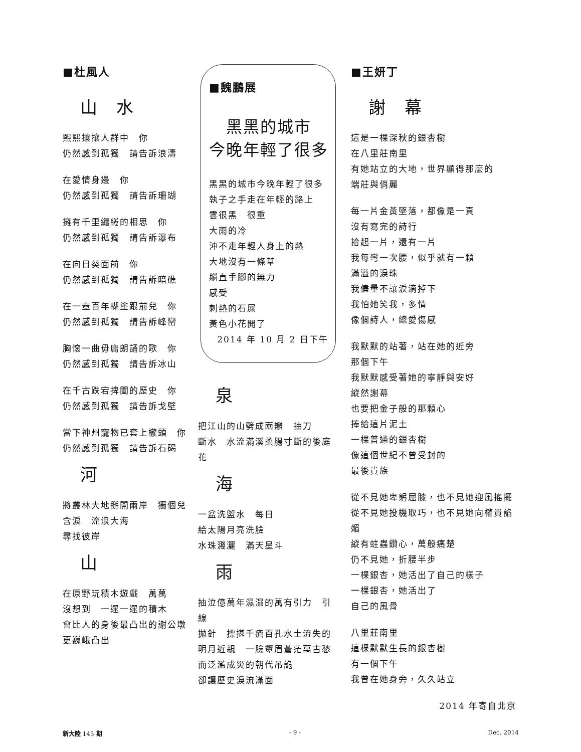■杜風人
山　水
熙熙攘攘人群中　你
仍然感到孤獨　請告訴浪濤
在愛情身邊　你
仍然感到孤獨　請告訴珊瑚
擁有千里繾綣的相思　你
仍然感到孤獨　請告訴瀑布
在向日葵面前　你
仍然感到孤獨　請告訴暗礁
在一壺百年糊塗跟前兒　你
仍然感到孤獨　請告訴峰巒
胸懷一曲毋庸朗誦的歌　你
仍然感到孤獨　請告訴冰山
在千古跌宕捭闔的歷史　你
仍然感到孤獨　請告訴戈壁
當下神州寵物已套上櫳頭　你
仍然感到孤獨　請告訴石碣
河
將叢林大地掰開兩岸　獨個兒
含淚　流浪大海
尋找彼岸
山
在原野玩積木遊戲　萬萬
沒想到　一遝一遝的積木
會比人的身後最凸出的謝公墩
更巍峨凸出
■魏鵬展
黑黑的城市
今晚年輕了很多
黑黑的城市今晚年輕了很多
執子之手走在年輕的路上
雲很黑　很重
大雨的冷
沖不走年輕人身上的熱
大地沒有一條草
躺直手腳的無力
感受
刺熱的石屎
黃色小花開了
2014 年 10 月 2 日下午
泉
把江山的山劈成兩瓣　抽刀
斷水　水流滿溪柔腸寸斷的後庭花
海
一盆洗盥水　每日
給太陽月亮洗臉
水珠濺灑　滿天星斗
雨
抽泣億萬年濕濕的萬有引力　引線
拋針　摽揕千瘡百孔水土流失的
明月近親　一臉顰眉蒼茫萬古愁
而泛濫成災的朝代吊詭
卻讓歷史淚流滿面
■王妍丁
謝　幕
這是一棵深秋的銀杏樹
在八里莊南里
有她站立的大地，世界顯得那麼的
端莊與俏麗
每一片金黃墜落，都像是一頁
沒有寫完的詩行
拾起一片，還有一片
我每彎一次腰，似乎就有一顆
滿溢的淚珠
我儘量不讓淚滴掉下
我怕她笑我，多情
像個詩人，總愛傷感
我默默的站著，站在她的近旁
那個下午
我默默感受著她的寧靜與安好
縱然謝幕
也要把金子般的那顆心
捧給這片泥土
一棵普通的銀杏樹
像這個世紀不曾受封的
最後貴族
從不見她卑躬屈膝，也不見她迎風搖擺
從不見她投機取巧，也不見她向權貴諂媚
縱有蛀蟲鑽心，萬般痛楚
仍不見她，折腰半步
一棵銀杏，她活出了自己的樣子
一棵銀杏，她活出了
自己的風骨
八里莊南里
這棵默默生長的銀杏樹
有一個下午
我曾在她身旁，久久站立
2014 年寄自北京
新大陸 145 期 - 9 - Dec. 2014